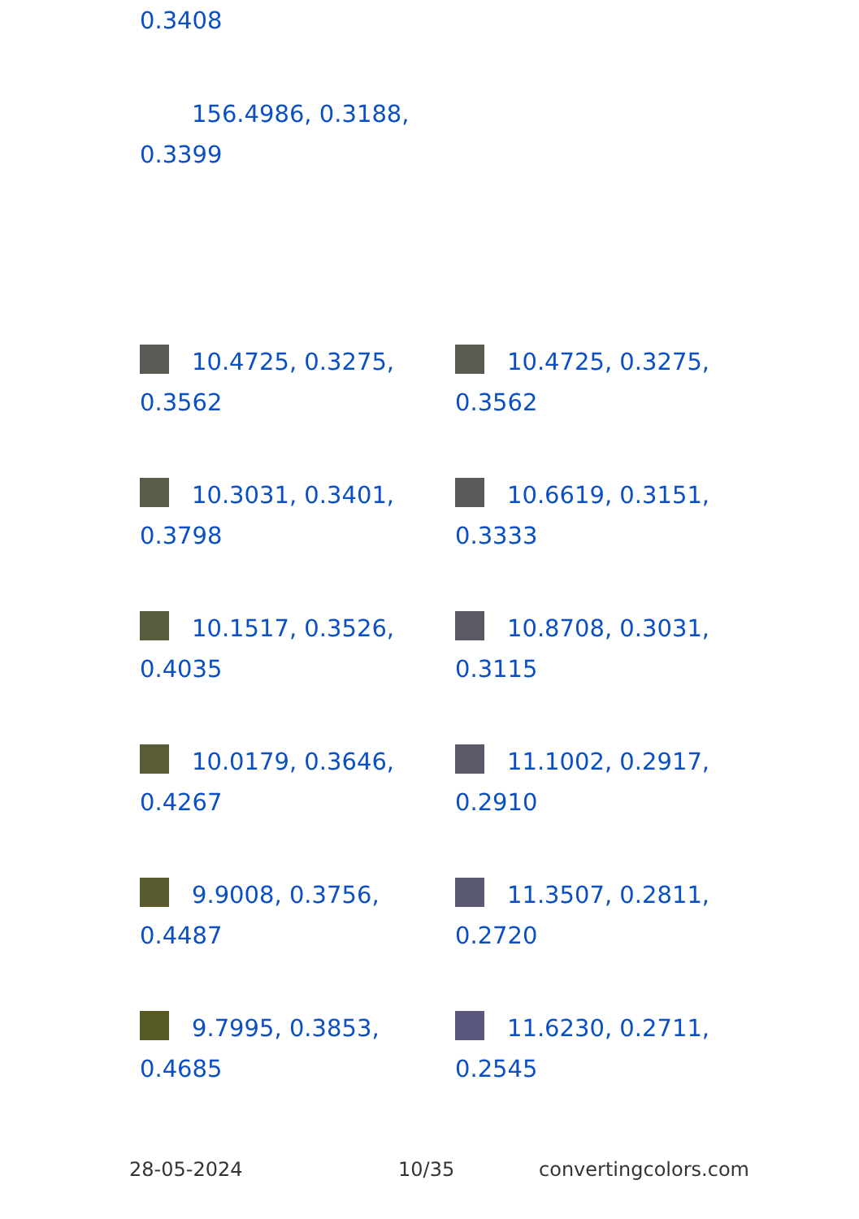0.3408
156.4986, 0.3188, 0.3399
10.4725, 0.3275, 0.3562
10.4725, 0.3275, 0.3562
10.3031, 0.3401, 0.3798
10.6619, 0.3151, 0.3333
10.1517, 0.3526, 0.4035
10.8708, 0.3031, 0.3115
10.0179, 0.3646, 0.4267
11.1002, 0.2917, 0.2910
9.9008, 0.3756, 0.4487
11.3507, 0.2811, 0.2720
9.7995, 0.3853, 0.4685
11.6230, 0.2711, 0.2545
28-05-2024 10/35 convertingcolors.com